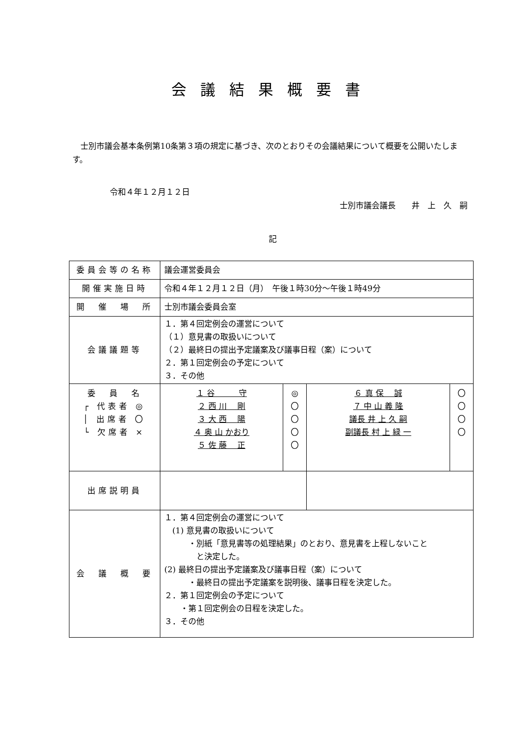会議結果概要書
　士別市議会基本条例第10条第３項の規定に基づき、次のとおりその会議結果について概要を公開いたします。
令和４年１２月１２日
士別市議会議長　　井　上　久　嗣
記
| 委員会等の名称 | 議会運営委員会 | | | |
| 開催実施日時 | 令和４年１２月１２日（月） 午後１時30分〜午後１時49分 | | | |
| 開 催 場 所 | 士別市議会委員会室 | | | |
| 会議議題等 | １．第４回定例会の運営について （１）意見書の取扱いについて （２）最終日の提出予定議案及び議事日程（案）について ２．第１回定例会の予定について ３．その他 | | | |
| 委 員 名 ┌ 代表者 ◎ │ 出席者 〇 └ 欠席者 × | １ 谷 守 ２ 西 川 剛 ３ 大 西 陽 ４ 奥 山 かおり ５ 佐 藤 正 | ◎ 〇 〇 〇 〇 | ６ 真 保 誠 ７ 中 山 義 隆 議長 井 上 久 嗣 副議長 村 上 緑 一 | 〇 〇 〇 〇 |
| 出席説明員 | | | | |
| 会 議 概 要 | １．第４回定例会の運営について (1) 意見書の取扱いについて ・別紙「意見書等の処理結果」のとおり、意見書を上程しないこと と決定した。 (2) 最終日の提出予定議案及び議事日程（案）について ・最終日の提出予定議案を説明後、議事日程を決定した。 ２．第１回定例会の予定について ・第１回定例会の日程を決定した。 ３．その他 | | | |